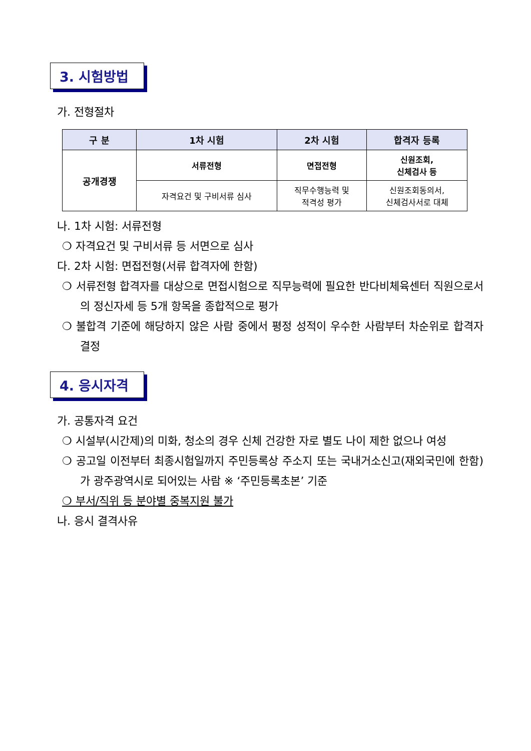3. 시험방법
가. 전형절차
| 구 분 | 1차 시험 | 2차 시험 | 합격자 등록 |
| --- | --- | --- | --- |
| 공개경쟁 | 서류전형 | 면접전형 | 신원조회, 신체검사 등 |
| | 자격요건 및 구비서류 심사 | 직무수행능력 및 적격성 평가 | 신원조회동의서, 신체검사서로 대체 |
나. 1차 시험: 서류전형
❍ 자격요건 및 구비서류 등 서면으로 심사
다. 2차 시험: 면접전형(서류 합격자에 한함)
❍ 서류전형 합격자를 대상으로 면접시험으로 직무능력에 필요한 반다비체육센터 직원으로서의 정신자세 등 5개 항목을 종합적으로 평가
❍ 불합격 기준에 해당하지 않은 사람 중에서 평정 성적이 우수한 사람부터 차순위로 합격자 결정
4. 응시자격
가. 공통자격 요건
❍ 시설부(시간제)의 미화, 청소의 경우 신체 건강한 자로 별도 나이 제한 없으나 여성
❍ 공고일 이전부터 최종시험일까지 주민등록상 주소지 또는 국내거소신고(재외국민에 한함)가 광주광역시로 되어있는 사람 ※ ‘주민등록초본’ 기준
❍ 부서/직위 등 분야별 중복지원 불가
나. 응시 결격사유